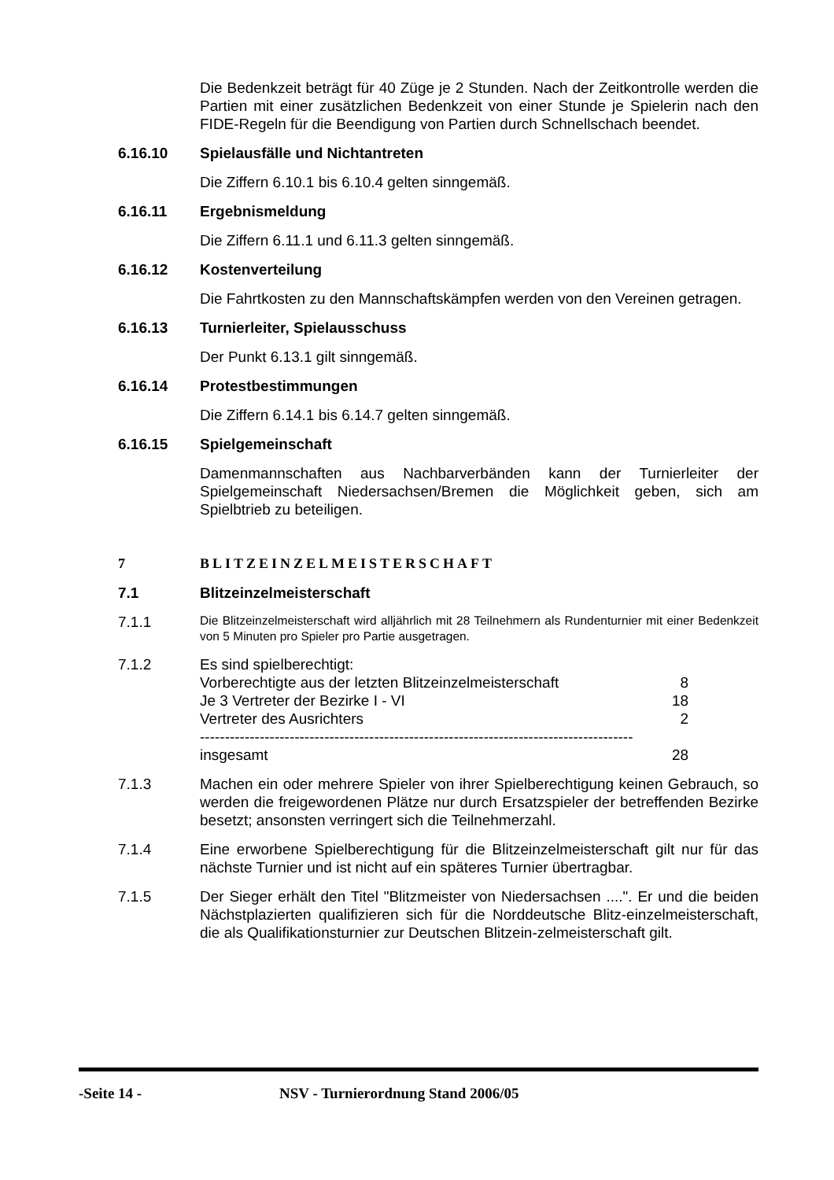Die Bedenkzeit beträgt für 40 Züge je 2 Stunden. Nach der Zeitkontrolle werden die Partien mit einer zusätzlichen Bedenkzeit von einer Stunde je Spielerin nach den FIDE-Regeln für die Beendigung von Partien durch Schnellschach beendet.
6.16.10 Spielausfälle und Nichtantreten
Die Ziffern 6.10.1 bis 6.10.4 gelten sinngemäß.
6.16.11 Ergebnismeldung
Die Ziffern 6.11.1 und 6.11.3 gelten sinngemäß.
6.16.12 Kostenverteilung
Die Fahrtkosten zu den Mannschaftskämpfen werden von den Vereinen getragen.
6.16.13 Turnierleiter, Spielausschuss
Der Punkt 6.13.1 gilt sinngemäß.
6.16.14 Protestbestimmungen
Die Ziffern 6.14.1 bis 6.14.7 gelten sinngemäß.
6.16.15 Spielgemeinschaft
Damenmannschaften aus Nachbarverbänden kann der Turnierleiter der Spielgemeinschaft Niedersachsen/Bremen die Möglichkeit geben, sich am Spielbtrieb zu beteiligen.
7 BLITZEINZELMEISTERSCHAFT
7.1 Blitzeinzelmeisterschaft
7.1.1
Die Blitzeinzelmeisterschaft wird alljährlich mit 28 Teilnehmern als Rundenturnier mit einer Bedenkzeit von 5 Minuten pro Spieler pro Partie ausgetragen.
7.1.2 Es sind spielberechtigt:
| Vorberechtigte aus der letzten Blitzeinzelmeisterschaft | 8 |
| Je 3 Vertreter der Bezirke I - VI | 18 |
| Vertreter des Ausrichters | 2 |
| --------------------------------------------------------------------------------------- | |
| insgesamt | 28 |
7.1.3 Machen ein oder mehrere Spieler von ihrer Spielberechtigung keinen Gebrauch, so werden die freigewordenen Plätze nur durch Ersatzspieler der betreffenden Bezirke besetzt; ansonsten verringert sich die Teilnehmerzahl.
7.1.4 Eine erworbene Spielberechtigung für die Blitzeinzelmeisterschaft gilt nur für das nächste Turnier und ist nicht auf ein späteres Turnier übertragbar.
7.1.5 Der Sieger erhält den Titel "Blitzmeister von Niedersachsen ....". Er und die beiden Nächstplazierten qualifizieren sich für die Norddeutsche Blitz-einzelmeisterschaft, die als Qualifikationsturnier zur Deutschen Blitzein-zelmeisterschaft gilt.
-Seite 14 - NSV - Turnierordnung Stand 2006/05